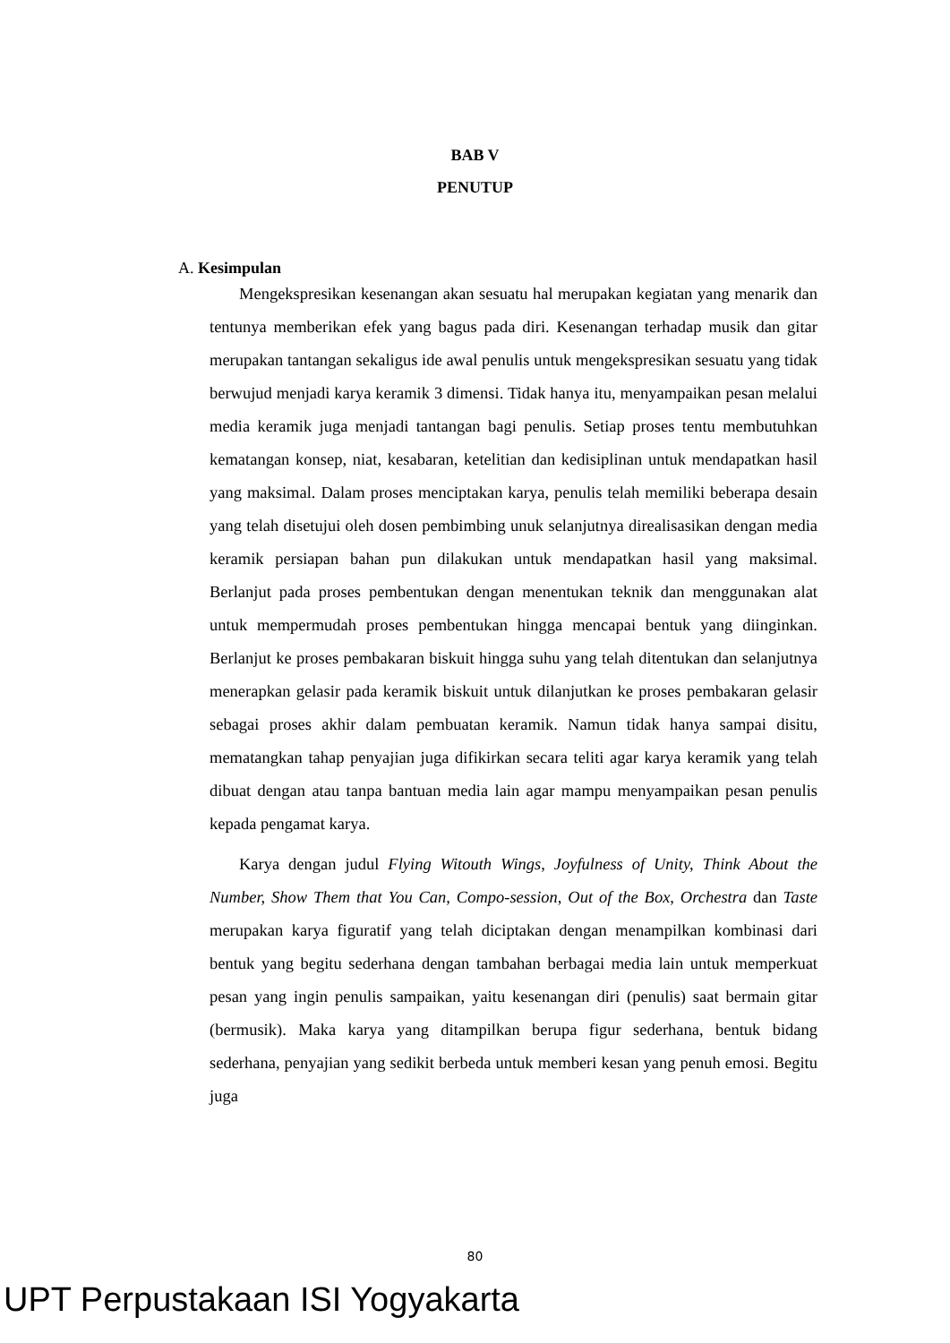BAB V
PENUTUP
A. Kesimpulan
Mengekspresikan kesenangan akan sesuatu hal merupakan kegiatan yang menarik dan tentunya memberikan efek yang bagus pada diri. Kesenangan terhadap musik dan gitar merupakan tantangan sekaligus ide awal penulis untuk mengekspresikan sesuatu yang tidak berwujud menjadi karya keramik 3 dimensi. Tidak hanya itu, menyampaikan pesan melalui media keramik juga menjadi tantangan bagi penulis. Setiap proses tentu membutuhkan kematangan konsep, niat, kesabaran, ketelitian dan kedisiplinan untuk mendapatkan hasil yang maksimal. Dalam proses menciptakan karya, penulis telah memiliki beberapa desain yang telah disetujui oleh dosen pembimbing unuk selanjutnya direalisasikan dengan media keramik persiapan bahan pun dilakukan untuk mendapatkan hasil yang maksimal. Berlanjut pada proses pembentukan dengan menentukan teknik dan menggunakan alat untuk mempermudah proses pembentukan hingga mencapai bentuk yang diinginkan. Berlanjut ke proses pembakaran biskuit hingga suhu yang telah ditentukan dan selanjutnya menerapkan gelasir pada keramik biskuit untuk dilanjutkan ke proses pembakaran gelasir sebagai proses akhir dalam pembuatan keramik. Namun tidak hanya sampai disitu, mematangkan tahap penyajian juga difikirkan secara teliti agar karya keramik yang telah dibuat dengan atau tanpa bantuan media lain agar mampu menyampaikan pesan penulis kepada pengamat karya.
Karya dengan judul Flying Witouth Wings, Joyfulness of Unity, Think About the Number, Show Them that You Can, Compo-session, Out of the Box, Orchestra dan Taste merupakan karya figuratif yang telah diciptakan dengan menampilkan kombinasi dari bentuk yang begitu sederhana dengan tambahan berbagai media lain untuk memperkuat pesan yang ingin penulis sampaikan, yaitu kesenangan diri (penulis) saat bermain gitar (bermusik). Maka karya yang ditampilkan berupa figur sederhana, bentuk bidang sederhana, penyajian yang sedikit berbeda untuk memberi kesan yang penuh emosi. Begitu juga
80
UPT Perpustakaan ISI Yogyakarta